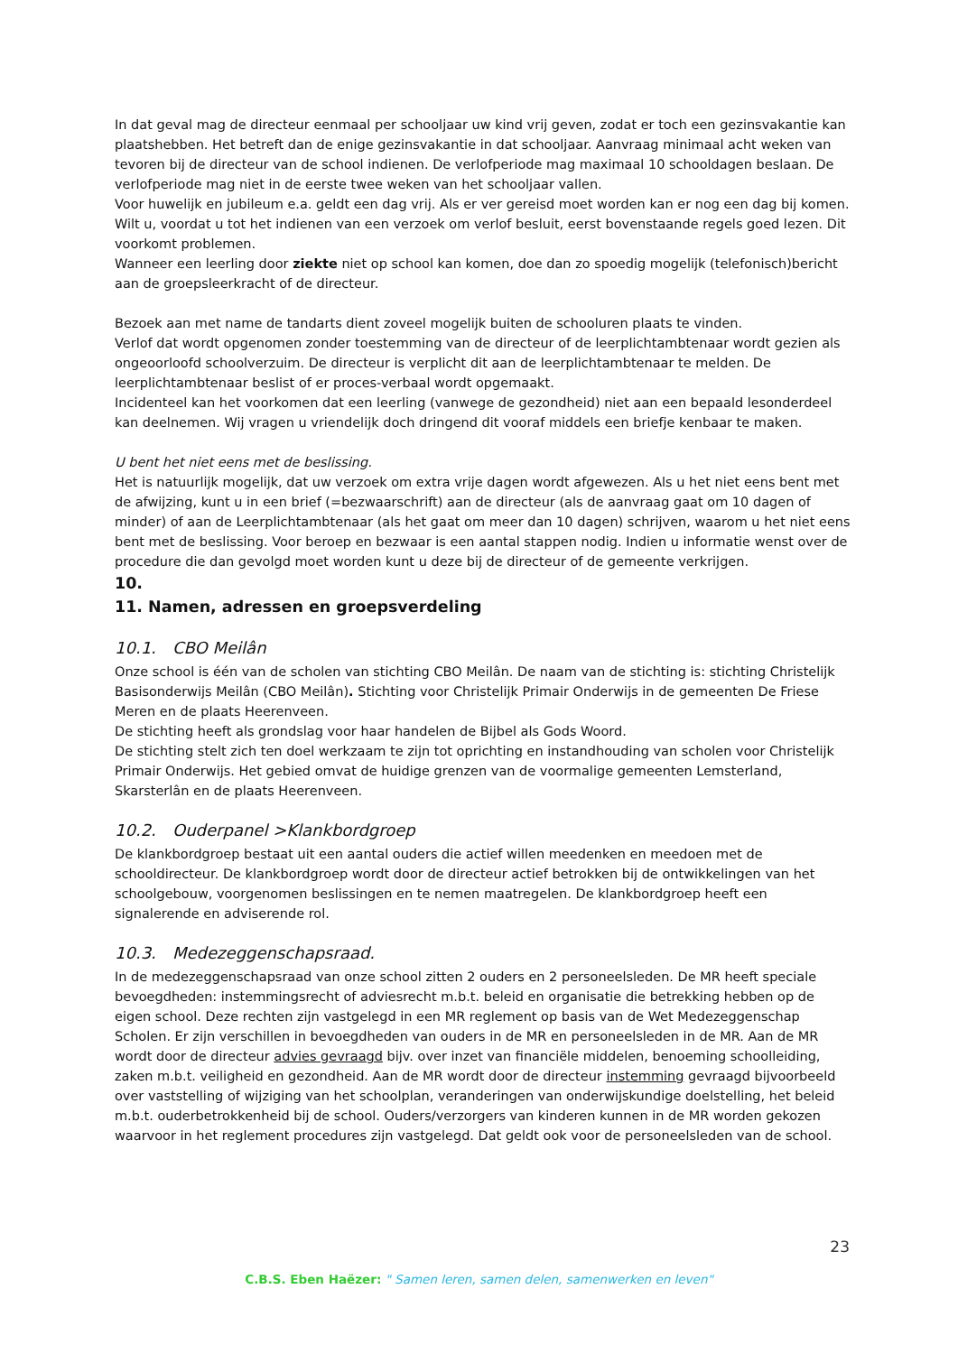In dat geval mag de directeur eenmaal per schooljaar uw kind vrij geven, zodat er toch een gezinsvakantie kan plaatshebben. Het betreft dan de enige gezinsvakantie in dat schooljaar. Aanvraag minimaal acht weken van tevoren bij de directeur van de school indienen. De verlofperiode mag maximaal 10 schooldagen beslaan. De verlofperiode mag niet in de eerste twee weken van het schooljaar vallen.
Voor huwelijk en jubileum e.a. geldt een dag vrij. Als er ver gereisd moet worden kan er nog een dag bij komen.
Wilt u, voordat u tot het indienen van een verzoek om verlof besluit, eerst bovenstaande regels goed lezen. Dit voorkomt problemen.
Wanneer een leerling door ziekte niet op school kan komen, doe dan zo spoedig mogelijk (telefonisch)bericht aan de groepsleerkracht of de directeur.
Bezoek aan met name de tandarts dient zoveel mogelijk buiten de schooluren plaats te vinden.
Verlof dat wordt opgenomen zonder toestemming van de directeur of de leerplichtambtenaar wordt gezien als ongeoorloofd schoolverzuim. De directeur is verplicht dit aan de leerplichtambtenaar te melden. De leerplichtambtenaar beslist of er proces-verbaal wordt opgemaakt.
Incidenteel kan het voorkomen dat een leerling (vanwege de gezondheid) niet aan een bepaald lesonderdeel kan deelnemen. Wij vragen u vriendelijk doch dringend dit vooraf middels een briefje kenbaar te maken.
U bent het niet eens met de beslissing.
Het is natuurlijk mogelijk, dat uw verzoek om extra vrije dagen wordt afgewezen. Als u het niet eens bent met de afwijzing, kunt u in een brief (=bezwaarschrift) aan de directeur (als de aanvraag gaat om 10 dagen of minder) of aan de Leerplichtambtenaar (als het gaat om meer dan 10 dagen) schrijven, waarom u het niet eens bent met de beslissing. Voor beroep en bezwaar is een aantal stappen nodig. Indien u informatie wenst over de procedure die dan gevolgd moet worden kunt u deze bij de directeur of de gemeente verkrijgen.
10.
11. Namen, adressen en groepsverdeling
10.1. CBO Meilân
Onze school is één van de scholen van stichting CBO Meilân. De naam van de stichting is: stichting Christelijk Basisonderwijs Meilân (CBO Meilân). Stichting voor Christelijk Primair Onderwijs in de gemeenten De Friese Meren en de plaats Heerenveen.
De stichting heeft als grondslag voor haar handelen de Bijbel als Gods Woord.
De stichting stelt zich ten doel werkzaam te zijn tot oprichting en instandhouding van scholen voor Christelijk Primair Onderwijs. Het gebied omvat de huidige grenzen van de voormalige gemeenten Lemsterland, Skarsterlân en de plaats Heerenveen.
10.2. Ouderpanel >Klankbordgroep
De klankbordgroep bestaat uit een aantal ouders die actief willen meedenken en meedoen met de schooldirecteur. De klankbordgroep wordt door de directeur actief betrokken bij de ontwikkelingen van het schoolgebouw, voorgenomen beslissingen en te nemen maatregelen. De klankbordgroep heeft een signalerende en adviserende rol.
10.3. Medezeggenschapsraad.
In de medezeggenschapsraad van onze school zitten 2 ouders en 2 personeelsleden. De MR heeft speciale bevoegdheden: instemmingsrecht of adviesrecht m.b.t. beleid en organisatie die betrekking hebben op de eigen school. Deze rechten zijn vastgelegd in een MR reglement op basis van de Wet Medezeggenschap Scholen. Er zijn verschillen in bevoegdheden van ouders in de MR en personeelsleden in de MR. Aan de MR wordt door de directeur advies gevraagd bijv. over inzet van financiële middelen, benoeming schoolleiding, zaken m.b.t. veiligheid en gezondheid. Aan de MR wordt door de directeur instemming gevraagd bijvoorbeeld over vaststelling of wijziging van het schoolplan, veranderingen van onderwijskundige doelstelling, het beleid m.b.t. ouderbetrokkenheid bij de school. Ouders/verzorgers van kinderen kunnen in de MR worden gekozen waarvoor in het reglement procedures zijn vastgelegd. Dat geldt ook voor de personeelsleden van de school.
23
C.B.S. Eben Haëzer: " Samen leren, samen delen, samenwerken en leven"